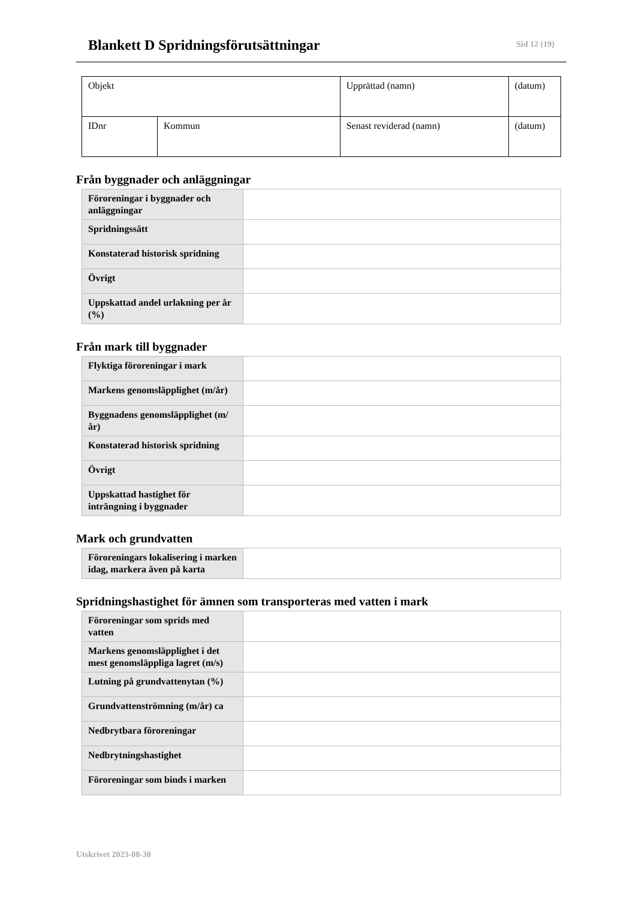Blankett D Spridningsförutsättningar
Sid 12 (19)
| Objekt | | Upprättad (namn) | (datum) |
| IDnr | Kommun | Senast reviderad (namn) | (datum) |
Från byggnader och anläggningar
| Föroreningar i byggnader och anläggningar | |
| Spridningssätt | |
| Konstaterad historisk spridning | |
| Övrigt | |
| Uppskattad andel urlakning per år (%) | |
Från mark till byggnader
| Flyktiga föroreningar i mark | |
| Markens genomsläpplighet (m/år) | |
| Byggnadens genomsläpplighet (m/år) | |
| Konstaterad historisk spridning | |
| Övrigt | |
| Uppskattad hastighet för inträngning i byggnader | |
Mark och grundvatten
| Föroreningars lokalisering i marken idag, markera även på karta | |
Spridningshastighet för ämnen som transporteras med vatten i mark
| Föroreningar som sprids med vatten | |
| Markens genomsläpplighet i det mest genomsläppliga lagret (m/s) | |
| Lutning på grundvattenytan (%) | |
| Grundvattenströmning (m/år) ca | |
| Nedbrytbara föroreningar | |
| Nedbrytningshastighet | |
| Föroreningar som binds i marken | |
Utskrivet 2023-08-30